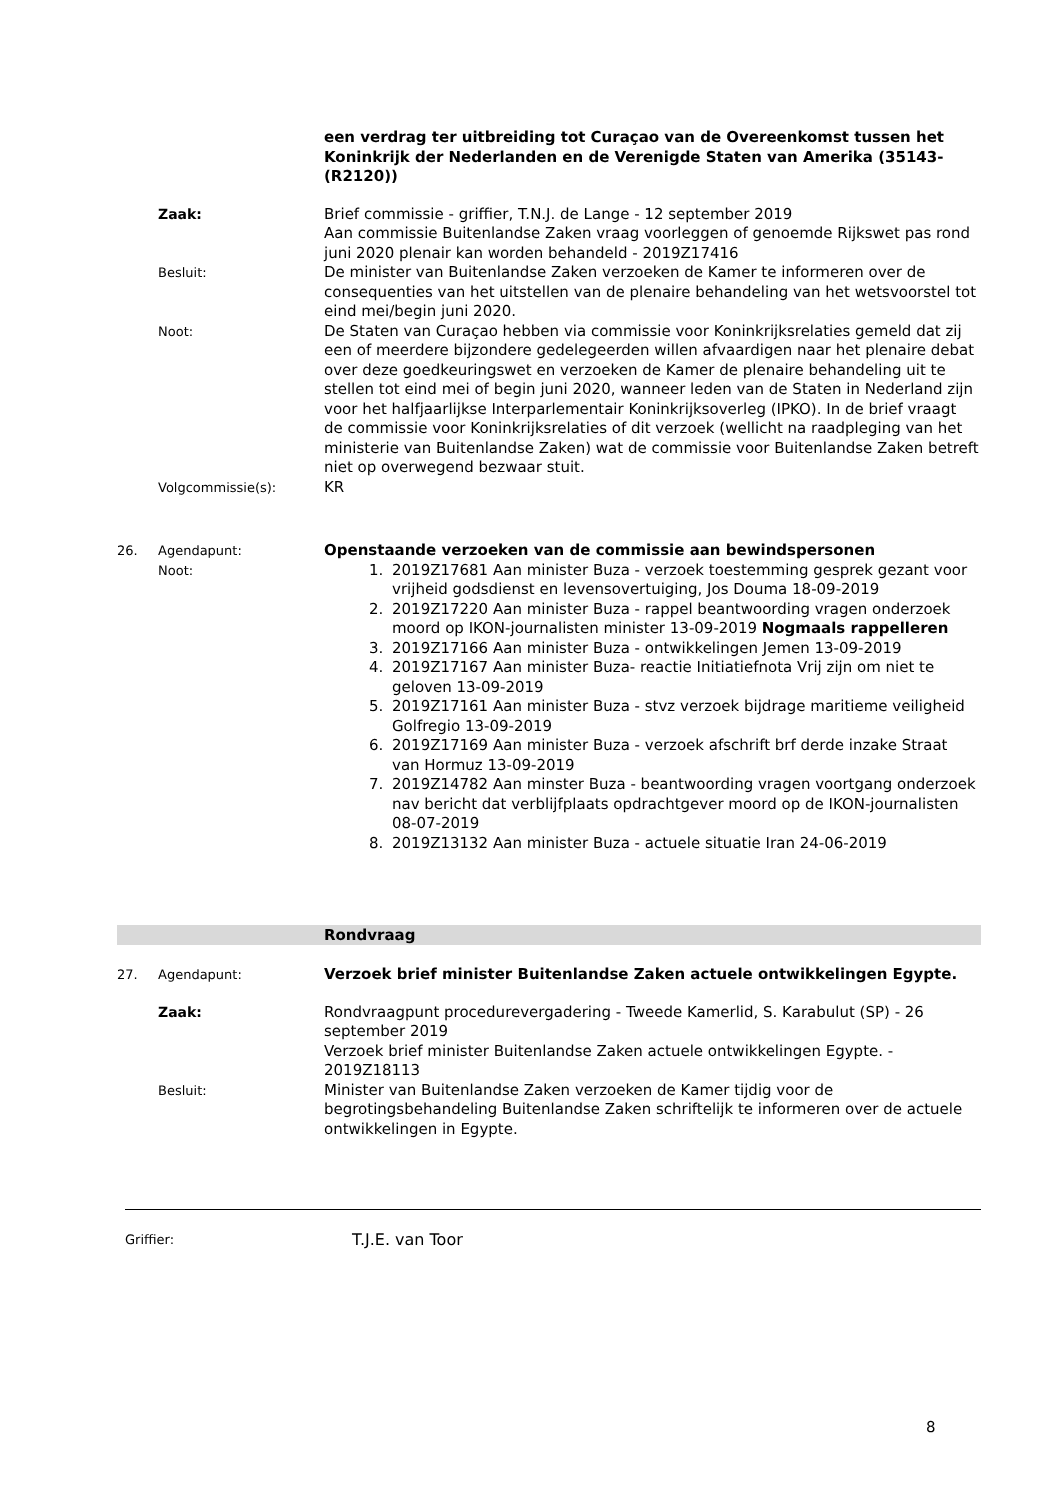een verdrag ter uitbreiding tot Curaçao van de Overeenkomst tussen het Koninkrijk der Nederlanden en de Verenigde Staten van Amerika (35143-(R2120))
Zaak: Brief commissie - griffier, T.N.J. de Lange - 12 september 2019
Aan commissie Buitenlandse Zaken vraag voorleggen of genoemde Rijkswet pas rond juni 2020 plenair kan worden behandeld - 2019Z17416
Besluit:
De minister van Buitenlandse Zaken verzoeken de Kamer te informeren over de consequenties van het uitstellen van de plenaire behandeling van het wetsvoorstel tot eind mei/begin juni 2020.
Noot:
De Staten van Curaçao hebben via commissie voor Koninkrijksrelaties gemeld dat zij een of meerdere bijzondere gedelegeerden willen afvaardigen naar het plenaire debat over deze goedkeuringswet en verzoeken de Kamer de plenaire behandeling uit te stellen tot eind mei of begin juni 2020, wanneer leden van de Staten in Nederland zijn voor het halfjaarlijkse Interparlementair Koninkrijksoverleg (IPKO). In de brief vraagt de commissie voor Koninkrijksrelaties of dit verzoek (wellicht na raadpleging van het ministerie van Buitenlandse Zaken) wat de commissie voor Buitenlandse Zaken betreft niet op overwegend bezwaar stuit.
Volgcommissie(s):
KR
26. Agendapunt:
Noot:
Openstaande verzoeken van de commissie aan bewindspersonen
1. 2019Z17681 Aan minister Buza - verzoek toestemming gesprek gezant voor vrijheid godsdienst en levensovertuiging, Jos Douma 18-09-2019
2. 2019Z17220 Aan minister Buza - rappel beantwoording vragen onderzoek moord op IKON-journalisten minister 13-09-2019 Nogmaals rappelleren
3. 2019Z17166 Aan minister Buza - ontwikkelingen Jemen 13-09-2019
4. 2019Z17167 Aan minister Buza- reactie Initiatiefnota Vrij zijn om niet te geloven 13-09-2019
5. 2019Z17161 Aan minister Buza - stvz verzoek bijdrage maritieme veiligheid Golfregio 13-09-2019
6. 2019Z17169 Aan minister Buza - verzoek afschrift brf derde inzake Straat van Hormuz 13-09-2019
7. 2019Z14782 Aan minster Buza - beantwoording vragen voortgang onderzoek nav bericht dat verblijfplaats opdrachtgever moord op de IKON-journalisten 08-07-2019
8. 2019Z13132 Aan minister Buza - actuele situatie Iran 24-06-2019
Rondvraag
27. Agendapunt:
Verzoek brief minister Buitenlandse Zaken actuele ontwikkelingen Egypte.
Zaak: Rondvraagpunt procedurevergadering - Tweede Kamerlid, S. Karabulut (SP) - 26 september 2019
Verzoek brief minister Buitenlandse Zaken actuele ontwikkelingen Egypte. - 2019Z18113
Besluit:
Minister van Buitenlandse Zaken verzoeken de Kamer tijdig voor de begrotingsbehandeling Buitenlandse Zaken schriftelijk te informeren over de actuele ontwikkelingen in Egypte.
Griffier:
T.J.E. van Toor
8